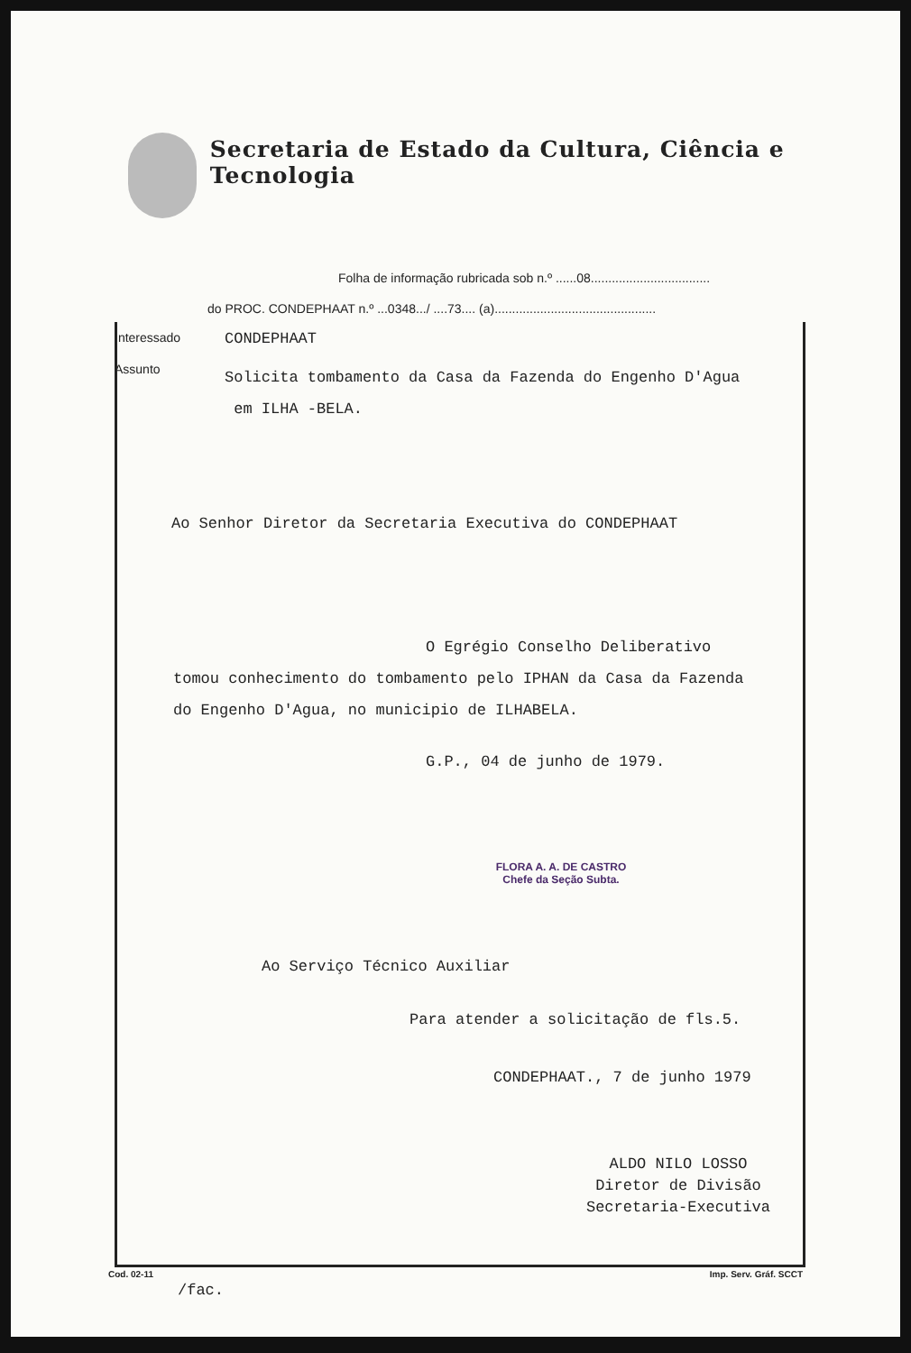Secretaria de Estado da Cultura, Ciência e Tecnologia
Folha de informação rubricada sob n.º ......08..................................
do PROC. CONDEPHAAT n.º ...0348.../ ....73.... (a)..............................................
Interessado
CONDEPHAAT
Assunto
Solicita tombamento da Casa da Fazenda do Engenho D'Agua
em ILHA -BELA.
Ao Senhor Diretor da Secretaria Executiva do CONDEPHAAT
O Egrégio Conselho Deliberativo
tomou conhecimento do tombamento pelo IPHAN da Casa da Fazenda do Engenho D'Agua, no municipio de ILHABELA.
G.P., 04 de junho de 1979.
FLORA A. A. DE CASTRO
Chefe da Seção Subta.
Ao Serviço Técnico Auxiliar
Para atender a solicitação de fls.5.
CONDEPHAAT., 7 de junho 1979
ALDO NILO LOSSO
Diretor de Divisão
Secretaria-Executiva
/fac.
Cod. 02-11 Imp. Serv. Gráf. SCCT